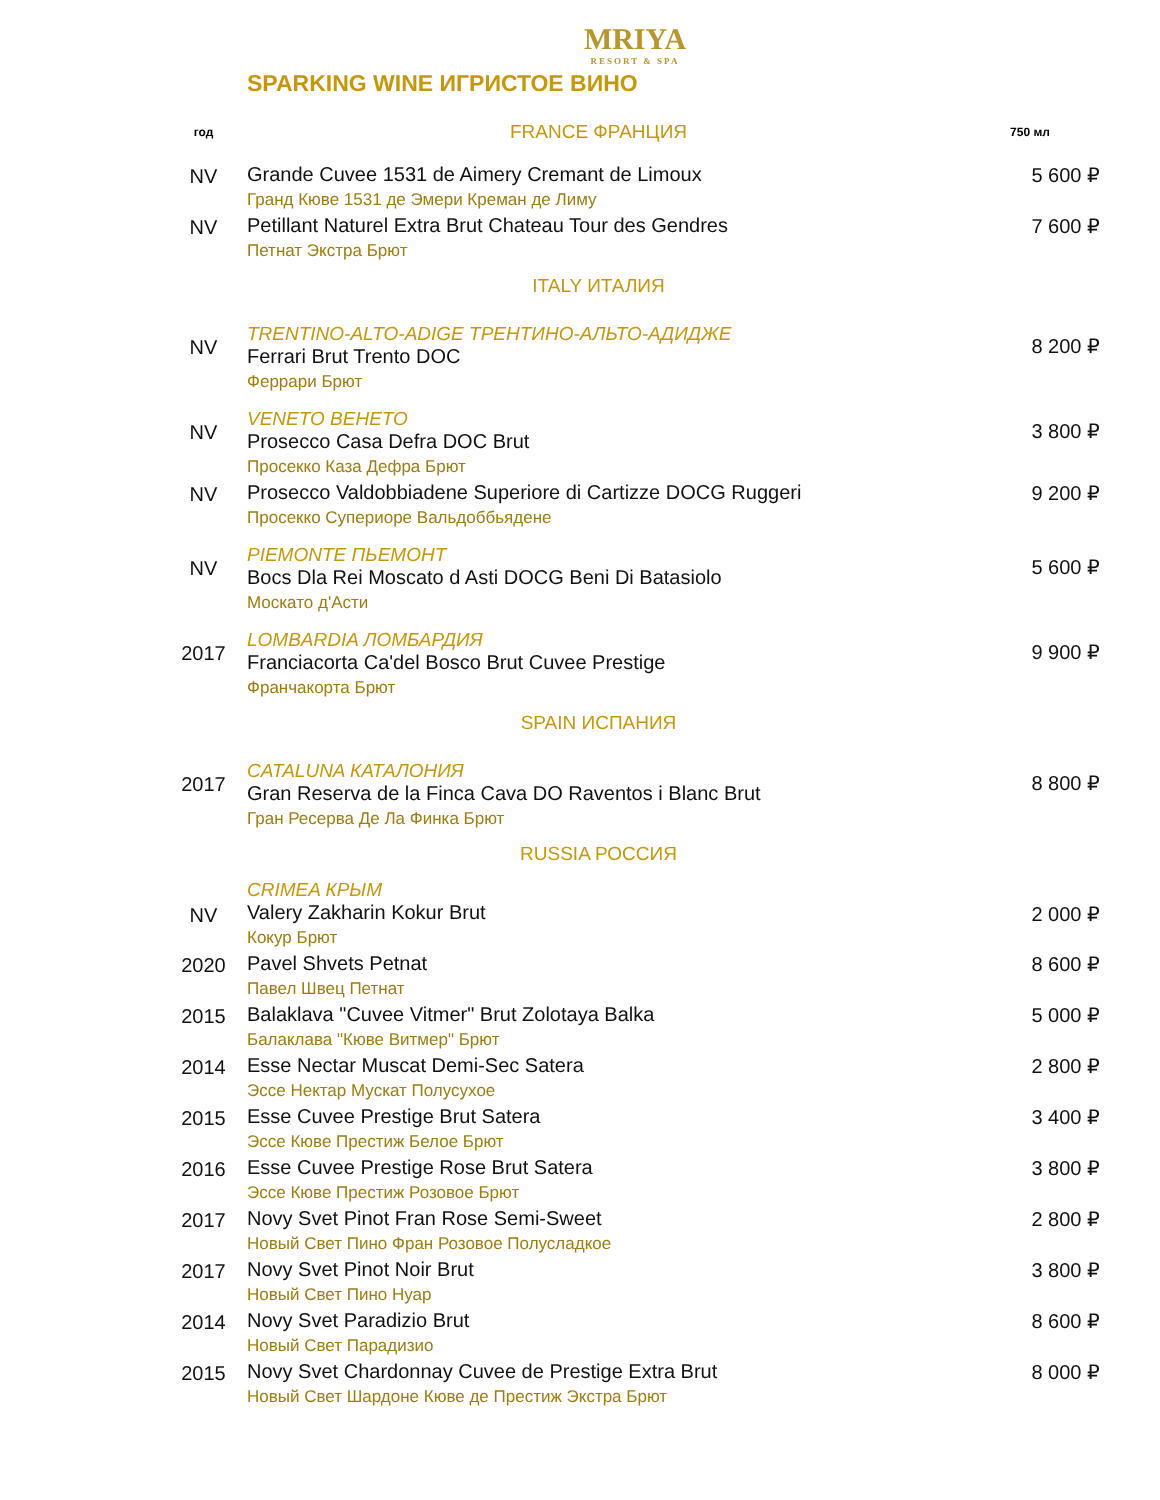MRIYA
RESORT & SPA
SPARKING WINE ИГРИСТОЕ ВИНО
| год | FRANCE ФРАНЦИЯ | 750 мл |
| --- | --- | --- |
| NV | Grande Cuvee 1531 de Aimery Cremant de Limoux Гранд Кюве 1531 де Эмери Креман де Лиму | 5 600 ₽ |
| NV | Petillant Naturel Extra Brut Chateau Tour des Gendres Петнат Экстра Брют | 7 600 ₽ |
| | ITALY ИТАЛИЯ | |
| NV | TRENTINO-ALTO-ADIGE ТРЕНТИНО-АЛЬТО-АДИДЖЕ Ferrari Brut Trento DOC Феррари Брют | 8 200 ₽ |
| NV | VENETO ВЕНЕТО Prosecco Casa Defra DOC Brut Просекко Каза Дефра Брют | 3 800 ₽ |
| NV | Prosecco Valdobbiadene Superiore di Cartizze DOCG Ruggeri Просекко Супериоре Вальдоббьядене | 9 200 ₽ |
| NV | PIEMONTE ПЬЕМОНТ Bocs Dla Rei Moscato d Asti DOCG Beni Di Batasiolo Москато д'Асти | 5 600 ₽ |
| 2017 | LOMBARDIA ЛОМБАРДИЯ Franciacorta Ca'del Bosco Brut Cuvee Prestige Франчакорта Брют | 9 900 ₽ |
| | SPAIN ИСПАНИЯ | |
| 2017 | CATALUNA КАТАЛОНИЯ Gran Reserva de la Finca Cava DO Raventos i Blanc Brut Гран Ресерва Де Ла Финка Брют | 8 800 ₽ |
| | RUSSIA РОССИЯ | |
| NV | CRIMEA КРЫМ Valery Zakharin Kokur Brut Кокур Брют | 2 000 ₽ |
| 2020 | Pavel Shvets Petnat Павел Швец Петнат | 8 600 ₽ |
| 2015 | Balaklava "Cuvee Vitmer" Brut Zolotaya Balka Балаклава "Кюве Витмер" Брют | 5 000 ₽ |
| 2014 | Esse Nectar Muscat Demi-Sec Satera Эссе Нектар Мускат Полусухое | 2 800 ₽ |
| 2015 | Esse Cuvee Prestige Brut Satera Эссе Кюве Престиж Белое Брют | 3 400 ₽ |
| 2016 | Esse Cuvee Prestige Rose Brut Satera Эссе Кюве Престиж Розовое Брют | 3 800 ₽ |
| 2017 | Novy Svet Pinot Fran Rose Semi-Sweet Новый Свет Пино Фран Розовое Полусладкое | 2 800 ₽ |
| 2017 | Novy Svet Pinot Noir Brut Новый Свет Пино Нуар | 3 800 ₽ |
| 2014 | Novy Svet Paradizio Brut Новый Свет Парадизио | 8 600 ₽ |
| 2015 | Novy Svet Chardonnay Cuvee de Prestige Extra Brut Новый Свет Шардоне Кюве де Престиж Экстра Брют | 8 000 ₽ |